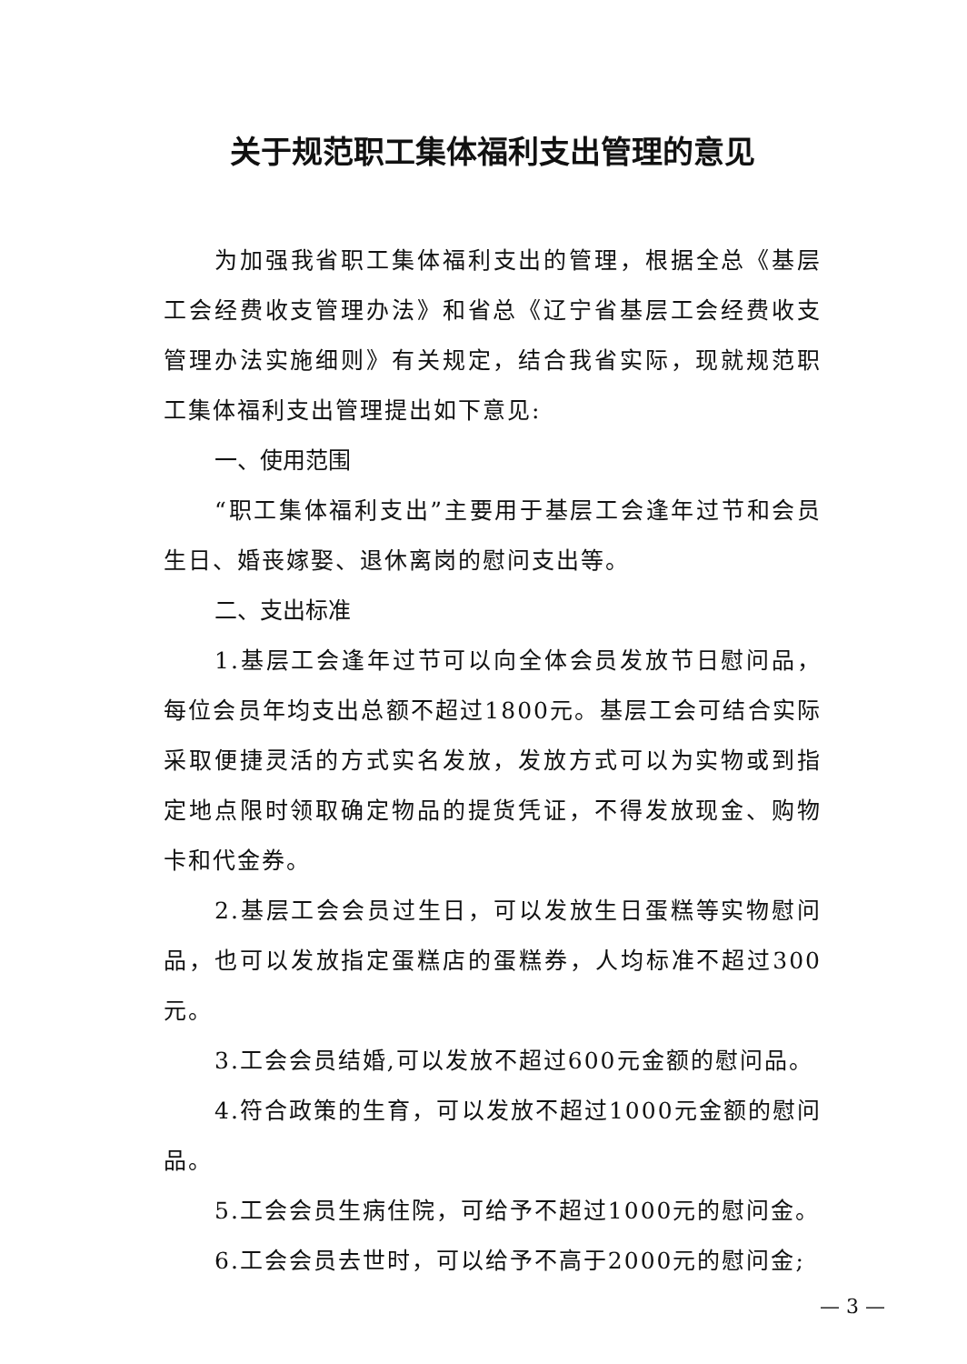关于规范职工集体福利支出管理的意见
为加强我省职工集体福利支出的管理，根据全总《基层工会经费收支管理办法》和省总《辽宁省基层工会经费收支管理办法实施细则》有关规定，结合我省实际，现就规范职工集体福利支出管理提出如下意见:
一、使用范围
“职工集体福利支出”主要用于基层工会逢年过节和会员生日、婚丧嫁娶、退休离岗的慰问支出等。
二、支出标准
1.基层工会逢年过节可以向全体会员发放节日慰问品，每位会员年均支出总额不超过1800元。基层工会可结合实际采取便捷灵活的方式实名发放，发放方式可以为实物或到指定地点限时领取确定物品的提货凭证，不得发放现金、购物卡和代金券。
2.基层工会会员过生日，可以发放生日蛋糕等实物慰问品，也可以发放指定蛋糕店的蛋糕券，人均标准不超过300元。
3.工会会员结婚,可以发放不超过600元金额的慰问品。
4.符合政策的生育，可以发放不超过1000元金额的慰问品。
5.工会会员生病住院，可给予不超过1000元的慰问金。
6.工会会员去世时，可以给予不高于2000元的慰问金;
— 3 —